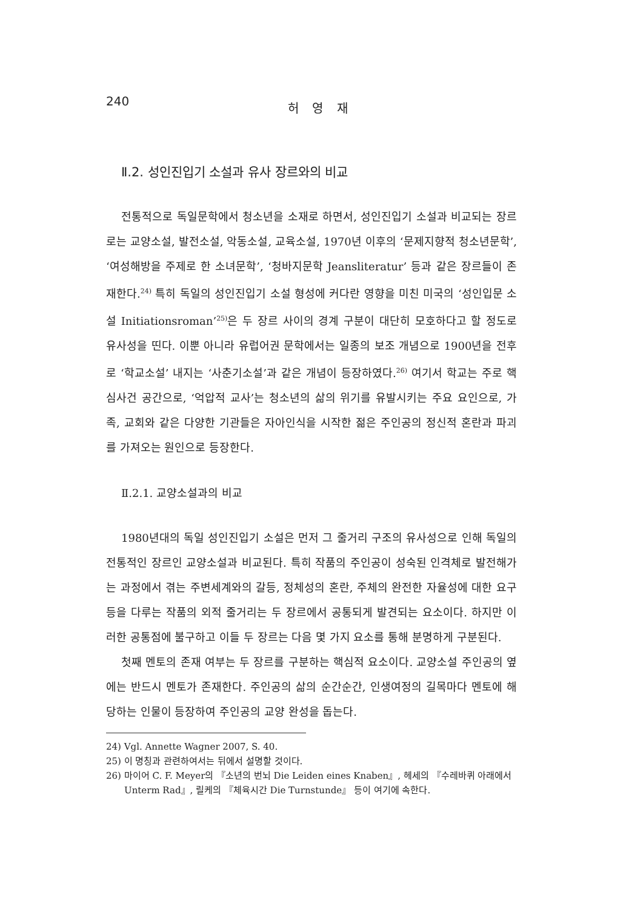240 허 영 재
Ⅱ.2. 성인진입기 소설과 유사 장르와의 비교
전통적으로 독일문학에서 청소년을 소재로 하면서, 성인진입기 소설과 비교되는 장르로는 교양소설, 발전소설, 악동소설, 교육소설, 1970년 이후의 ‘문제지향적 청소년문학’, ‘여성해방을 주제로 한 소녀문학’, ‘청바지문학 Jeansliteratur’ 등과 같은 장르들이 존재한다.<sup>24)</sup> 특히 독일의 성인진입기 소설 형성에 커다란 영향을 미친 미국의 ‘성인입문 소설 Initiationsroman’<sup>25)</sup>은 두 장르 사이의 경계 구분이 대단히 모호하다고 할 정도로 유사성을 띤다. 이뿐 아니라 유럽어권 문학에서는 일종의 보조 개념으로 1900년을 전후로 ‘학교소설’ 내지는 ‘사춘기소설’과 같은 개념이 등장하였다.<sup>26)</sup> 여기서 학교는 주로 핵심사건 공간으로, ‘억압적 교사’는 청소년의 삶의 위기를 유발시키는 주요 요인으로, 가족, 교회와 같은 다양한 기관들은 자아인식을 시작한 젊은 주인공의 정신적 혼란과 파괴를 가져오는 원인으로 등장한다.
Ⅱ.2.1. 교양소설과의 비교
1980년대의 독일 성인진입기 소설은 먼저 그 줄거리 구조의 유사성으로 인해 독일의 전통적인 장르인 교양소설과 비교된다. 특히 작품의 주인공이 성숙된 인격체로 발전해가는 과정에서 겪는 주변세계와의 갈등, 정체성의 혼란, 주체의 완전한 자율성에 대한 요구 등을 다루는 작품의 외적 줄거리는 두 장르에서 공통되게 발견되는 요소이다. 하지만 이러한 공통점에 불구하고 이들 두 장르는 다음 몇 가지 요소를 통해 분명하게 구분된다.
첫째 멘토의 존재 여부는 두 장르를 구분하는 핵심적 요소이다. 교양소설 주인공의 옆에는 반드시 멘토가 존재한다. 주인공의 삶의 순간순간, 인생여정의 길목마다 멘토에 해당하는 인물이 등장하여 주인공의 교양 완성을 돕는다.
24) Vgl. Annette Wagner 2007, S. 40.
25) 이 명칭과 관련하여서는 뒤에서 설명할 것이다.
26) 마이어 C. F. Meyer의 『소년의 번뇌 Die Leiden eines Knaben』, 헤세의 『수레바퀴 아래에서 Unterm Rad』, 릴케의 『체육시간 Die Turnstunde』 등이 여기에 속한다.